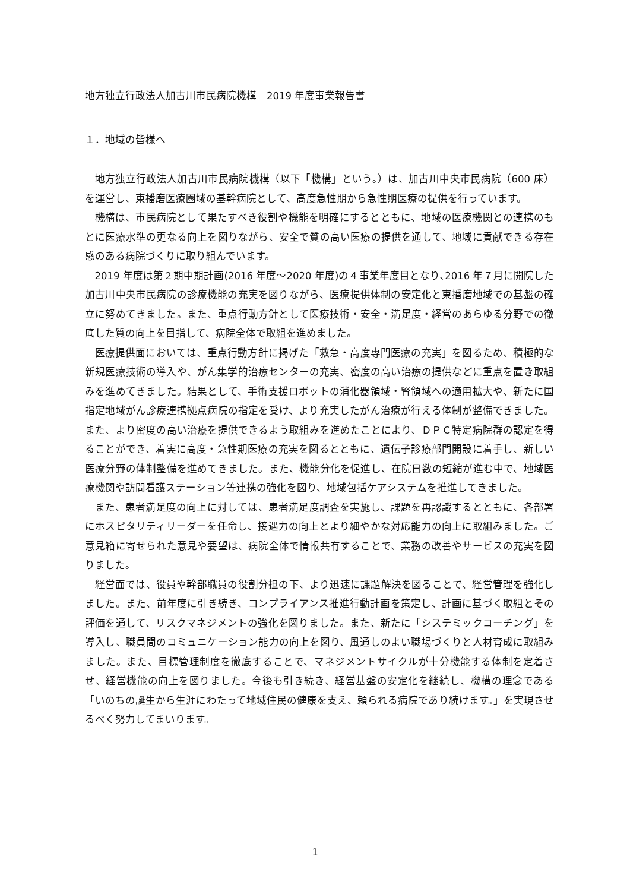地方独立行政法人加古川市民病院機構　2019 年度事業報告書
１．地域の皆様へ
地方独立行政法人加古川市民病院機構（以下「機構」という。）は、加古川中央市民病院（600 床）を運営し、東播磨医療圏域の基幹病院として、高度急性期から急性期医療の提供を行っています。
機構は、市民病院として果たすべき役割や機能を明確にするとともに、地域の医療機関との連携のもとに医療水準の更なる向上を図りながら、安全で質の高い医療の提供を通して、地域に貢献できる存在感のある病院づくりに取り組んでいます。
2019 年度は第２期中期計画(2016 年度～2020 年度)の４事業年度目となり､2016 年７月に開院した加古川中央市民病院の診療機能の充実を図りながら、医療提供体制の安定化と東播磨地域での基盤の確立に努めてきました。また、重点行動方針として医療技術・安全・満足度・経営のあらゆる分野での徹底した質の向上を目指して、病院全体で取組を進めました。
医療提供面においては、重点行動方針に掲げた「救急・高度専門医療の充実」を図るため、積極的な新規医療技術の導入や、がん集学的治療センターの充実、密度の高い治療の提供などに重点を置き取組みを進めてきました。結果として、手術支援ロボットの消化器領域・腎領域への適用拡大や、新たに国指定地域がん診療連携拠点病院の指定を受け、より充実したがん治療が行える体制が整備できました。また、より密度の高い治療を提供できるよう取組みを進めたことにより、ＤＰＣ特定病院群の認定を得ることができ、着実に高度・急性期医療の充実を図るとともに、遺伝子診療部門開設に着手し、新しい医療分野の体制整備を進めてきました。また、機能分化を促進し、在院日数の短縮が進む中で、地域医療機関や訪問看護ステーション等連携の強化を図り、地域包括ケアシステムを推進してきました。
また、患者満足度の向上に対しては、患者満足度調査を実施し、課題を再認識するとともに、各部署にホスピタリティリーダーを任命し、接遇力の向上とより細やかな対応能力の向上に取組みました。ご意見箱に寄せられた意見や要望は、病院全体で情報共有することで、業務の改善やサービスの充実を図りました。
経営面では、役員や幹部職員の役割分担の下、より迅速に課題解決を図ることで、経営管理を強化しました。また、前年度に引き続き、コンプライアンス推進行動計画を策定し、計画に基づく取組とその評価を通して、リスクマネジメントの強化を図りました。また、新たに「システミックコーチング」を導入し、職員間のコミュニケーション能力の向上を図り、風通しのよい職場づくりと人材育成に取組みました。また、目標管理制度を徹底することで、マネジメントサイクルが十分機能する体制を定着させ、経営機能の向上を図りました。今後も引き続き、経営基盤の安定化を継続し、機構の理念である「いのちの誕生から生涯にわたって地域住民の健康を支え、頼られる病院であり続けます。」を実現させるべく努力してまいります。
1